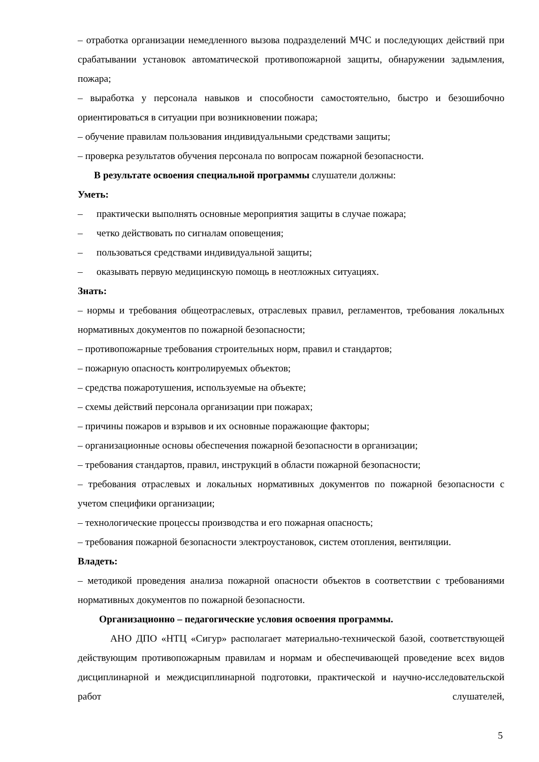– отработка организации немедленного вызова подразделений МЧС и последующих действий при срабатывании установок автоматической противопожарной защиты, обнаружении задымления, пожара;
– выработка у персонала навыков и способности самостоятельно, быстро и безошибочно ориентироваться в ситуации при возникновении пожара;
– обучение правилам пользования индивидуальными средствами защиты;
– проверка результатов обучения персонала по вопросам пожарной безопасности.
В результате освоения специальной программы слушатели должны:
Уметь:
– практически выполнять основные мероприятия защиты в случае пожара;
– четко действовать по сигналам оповещения;
– пользоваться средствами индивидуальной защиты;
– оказывать первую медицинскую помощь в неотложных ситуациях.
Знать:
– нормы и требования общеотраслевых, отраслевых правил, регламентов, требования локальных нормативных документов по пожарной безопасности;
– противопожарные требования строительных норм, правил и стандартов;
– пожарную опасность контролируемых объектов;
– средства пожаротушения, используемые на объекте;
– схемы действий персонала организации при пожарах;
– причины пожаров и взрывов и их основные поражающие факторы;
– организационные основы обеспечения пожарной безопасности в организации;
– требования стандартов, правил, инструкций в области пожарной безопасности;
– требования отраслевых и локальных нормативных документов по пожарной безопасности с учетом специфики организации;
– технологические процессы производства и его пожарная опасность;
– требования пожарной безопасности электроустановок, систем отопления, вентиляции.
Владеть:
– методикой проведения анализа пожарной опасности объектов в соответствии с требованиями нормативных документов по пожарной безопасности.
Организационно – педагогические условия освоения программы.
АНО ДПО «НТЦ «Сигур» располагает материально-технической базой, соответствующей действующим противопожарным правилам и нормам и обеспечивающей проведение всех видов дисциплинарной и междисциплинарной подготовки, практической и научно-исследовательской работ слушателей,
5